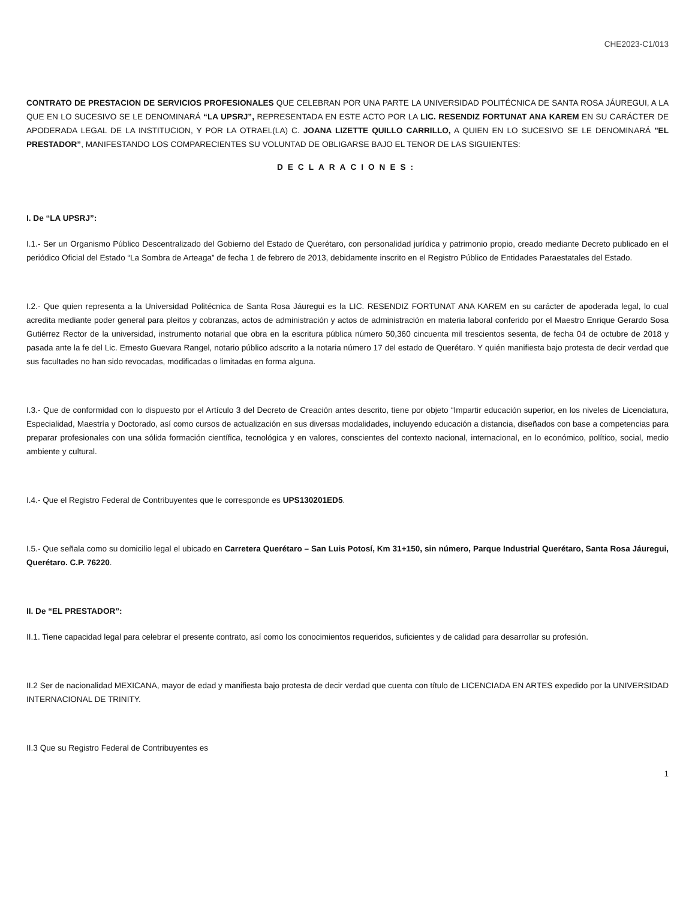CHE2023-C1/013
CONTRATO DE PRESTACION DE SERVICIOS PROFESIONALES QUE CELEBRAN POR UNA PARTE LA UNIVERSIDAD POLITÉCNICA DE SANTA ROSA JÁUREGUI, A LA QUE EN LO SUCESIVO SE LE DENOMINARÁ “LA UPSRJ”, REPRESENTADA EN ESTE ACTO POR LA LIC. RESENDIZ FORTUNAT ANA KAREM EN SU CARÁCTER DE APODERADA LEGAL DE LA INSTITUCION, Y POR LA OTRAEL(LA) C. JOANA LIZETTE QUILLO CARRILLO, A QUIEN EN LO SUCESIVO SE LE DENOMINARÁ "EL PRESTADOR”, MANIFESTANDO LOS COMPARECIENTES SU VOLUNTAD DE OBLIGARSE BAJO EL TENOR DE LAS SIGUIENTES:
DECLARACIONES:
I. De “LA UPSRJ”:
I.1.- Ser un Organismo Público Descentralizado del Gobierno del Estado de Querétaro, con personalidad jurídica y patrimonio propio, creado mediante Decreto publicado en el periódico Oficial del Estado “La Sombra de Arteaga” de fecha 1 de febrero de 2013, debidamente inscrito en el Registro Público de Entidades Paraestatales del Estado.
I.2.- Que quien representa a la Universidad Politécnica de Santa Rosa Jáuregui es la LIC. RESENDIZ FORTUNAT ANA KAREM en su carácter de apoderada legal, lo cual acredita mediante poder general para pleitos y cobranzas, actos de administración y actos de administración en materia laboral conferido por el Maestro Enrique Gerardo Sosa Gutiérrez Rector de la universidad, instrumento notarial que obra en la escritura pública número 50,360 cincuenta mil trescientos sesenta, de fecha 04 de octubre de 2018 y pasada ante la fe del Lic. Ernesto Guevara Rangel, notario público adscrito a la notaria número 17 del estado de Querétaro. Y quién manifiesta bajo protesta de decir verdad que sus facultades no han sido revocadas, modificadas o limitadas en forma alguna.
I.3.- Que de conformidad con lo dispuesto por el Artículo 3 del Decreto de Creación antes descrito, tiene por objeto “Impartir educación superior, en los niveles de Licenciatura, Especialidad, Maestría y Doctorado, así como cursos de actualización en sus diversas modalidades, incluyendo educación a distancia, diseñados con base a competencias para preparar profesionales con una sólida formación científica, tecnológica y en valores, conscientes del contexto nacional, internacional, en lo económico, político, social, medio ambiente y cultural.
I.4.- Que el Registro Federal de Contribuyentes que le corresponde es UPS130201ED5.
I.5.- Que señala como su domicilio legal el ubicado en Carretera Querétaro – San Luis Potosí, Km 31+150, sin número, Parque Industrial Querétaro, Santa Rosa Jáuregui, Querétaro. C.P. 76220.
II. De “EL PRESTADOR”:
II.1. Tiene capacidad legal para celebrar el presente contrato, así como los conocimientos requeridos, suficientes y de calidad para desarrollar su profesión.
II.2 Ser de nacionalidad MEXICANA, mayor de edad y manifiesta bajo protesta de decir verdad que cuenta con título de LICENCIADA EN ARTES expedido por la UNIVERSIDAD INTERNACIONAL DE TRINITY.
II.3 Que su Registro Federal de Contribuyentes es
1